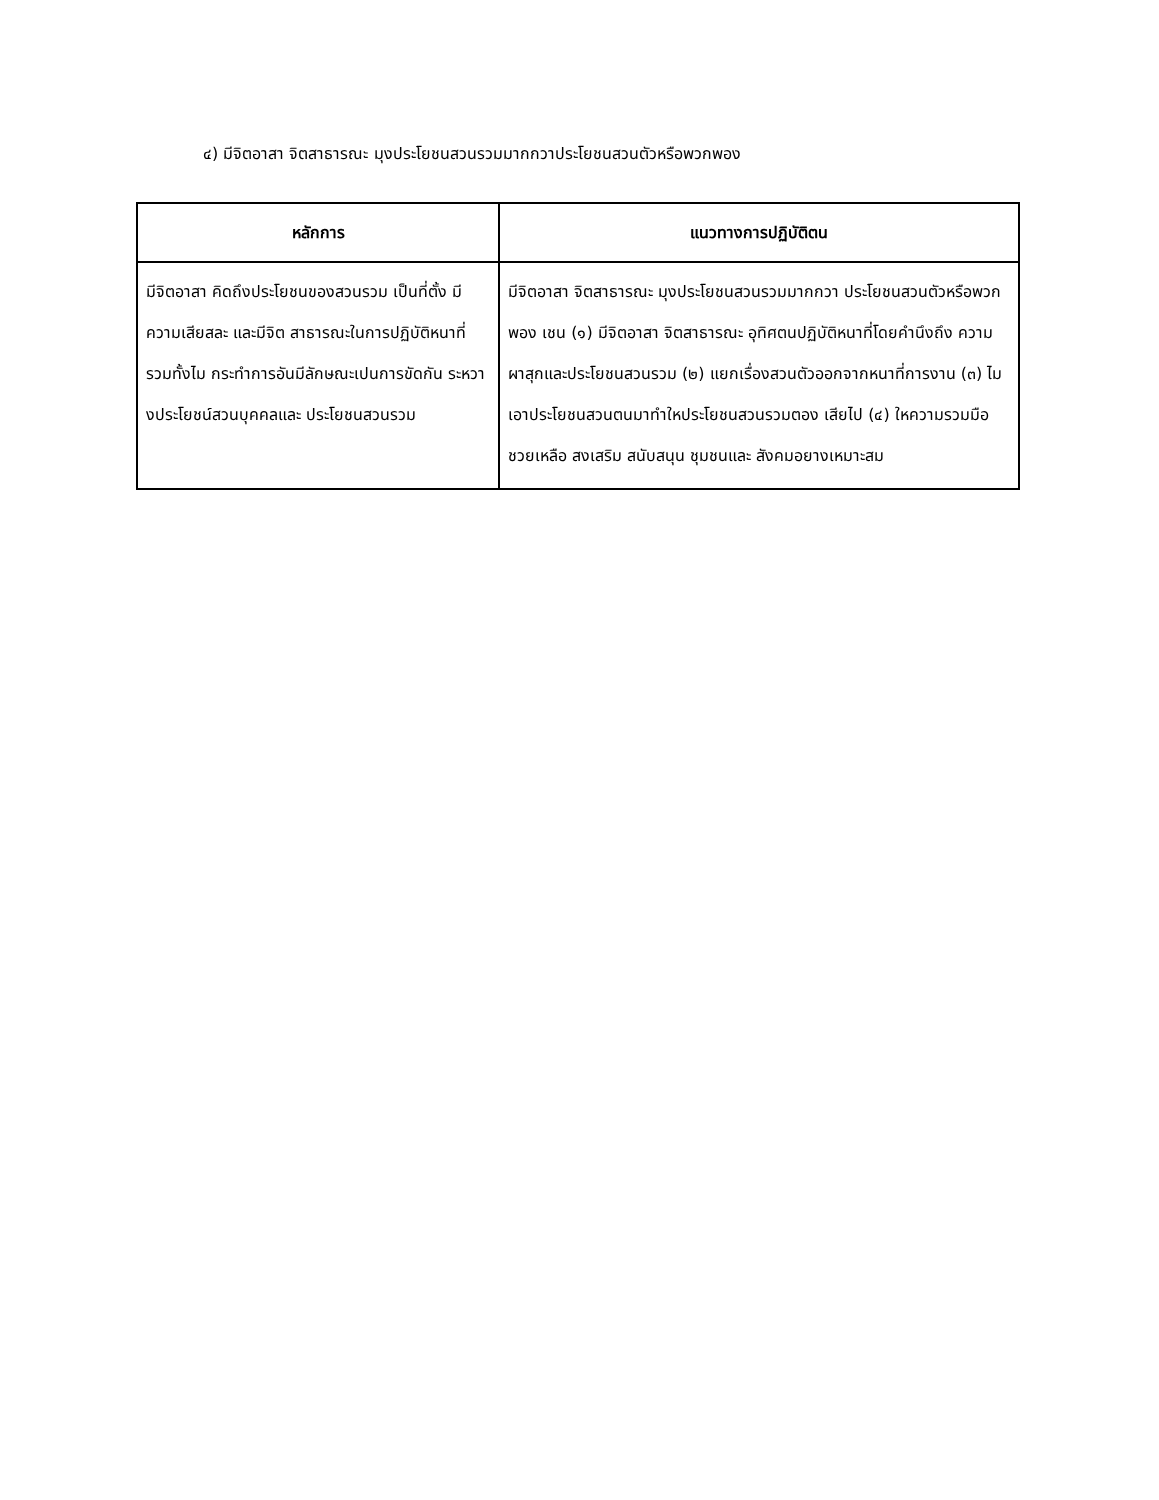๔) มีจิตอาสา จิตสาธารณะ มุงประโยชนสวนรวมมากกวาประโยชนสวนตัวหรือพวกพอง
| หลักการ | แนวทางการปฏิบัติตน |
| --- | --- |
| มีจิตอาสา คิดถึงประโยชนของสวนรวม เป็นที่ตั้ง มีความเสียสละ และมีจิต สาธารณะในการปฏิบัติหนาที่ รวมทั้งไม กระทำการอันมีลักษณะเปนการขัดกัน ระหวางประโยชน์สวนบุคคลและ ประโยชนสวนรวม | มีจิตอาสา จิตสาธารณะ มุงประโยชนสวนรวมมากกวา ประโยชนสวนตัวหรือพวกพอง เชน (๑) มีจิตอาสา จิตสาธารณะ อุทิศตนปฏิบัติหนาที่โดยคำนึงถึง ความผาสุกและประโยชนสวนรวม (๒) แยกเรื่องสวนตัวออกจากหนาที่การงาน (๓) ไมเอาประโยชนสวนตนมาทำใหประโยชนสวนรวมตอง เสียไป (๔) ใหความรวมมือ ชวยเหลือ สงเสริม สนับสนุน ชุมชนและ สังคมอยางเหมาะสม |